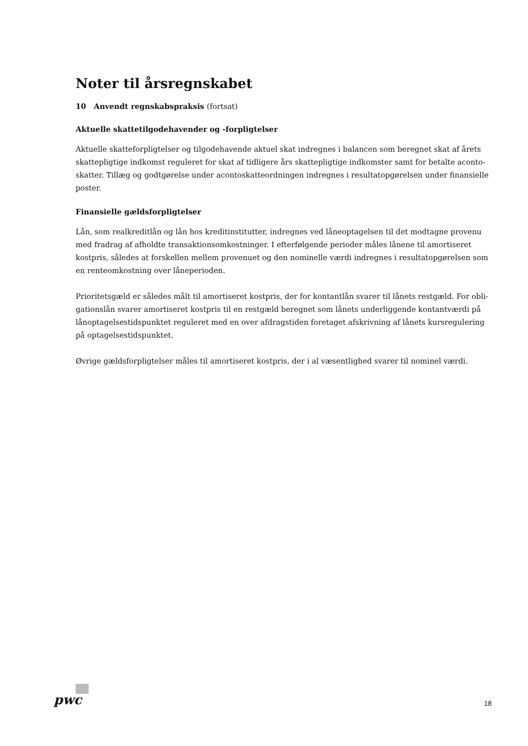Noter til årsregnskabet
10 Anvendt regnskabspraksis (fortsat)
Aktuelle skattetilgodehavender og -forpligtelser
Aktuelle skatteforpligtelser og tilgodehavende aktuel skat indregnes i balancen som beregnet skat af årets skattepligtige indkomst reguleret for skat af tidligere års skattepligtige indkomster samt for betalte aconto­skatter. Tillæg og godtgørelse under acontoskatteordningen indregnes i resultatopgørelsen under finansiel­le poster.
Finansielle gældsforpligtelser
Lån, som realkreditlån og lån hos kreditinstitutter, indregnes ved låneoptagelsen til det modtagne provenu med fradrag af afholdte transaktionsomkostninger. I efterfølgende perioder måles lånene til amortiseret kostpris, således at forskellen mellem provenuet og den nominelle værdi indregnes i resultatopgørelsen som en renteomkostning over låneperioden.
Prioritetsgæld er således målt til amortiseret kostpris, der for kontantlån svarer til lånets restgæld. For obli­gationslån svarer amortiseret kostpris til en restgæld beregnet som lånets underliggende kontantværdi på lånoptagelsestidspunktet reguleret med en over afdragstiden foretaget afskrivning af lånets kursregulering på optagelsestidspunktet.
Øvrige gældsforpligtelser måles til amortiseret kostpris, der i al væsentlighed svarer til nominel værdi.
pwc
18